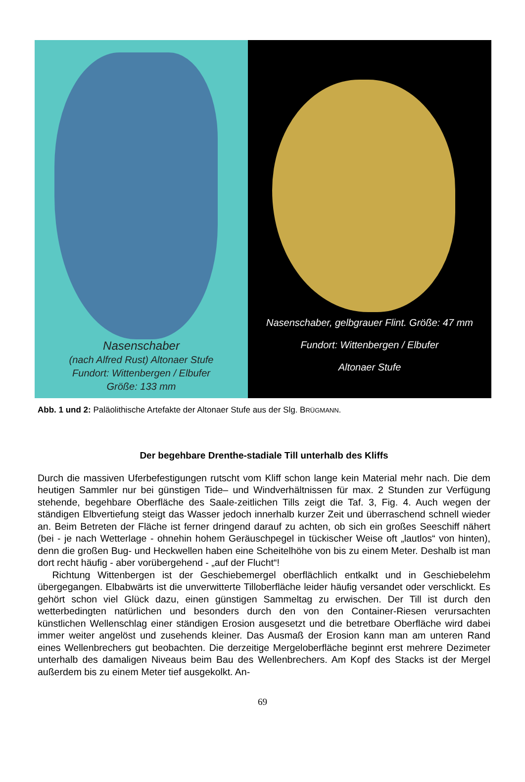Nasenschaber
(nach Alfred Rust) Altonaer Stufe
Fundort: Wittenbergen / Elbufer
Größe: 133 mm
Nasenschaber, gelbgrauer Flint. Größe: 47 mm
Fundort: Wittenbergen / Elbufer
Altonaer Stufe
Abb. 1 und 2: Paläolithische Artefakte der Altonaer Stufe aus der Slg. BRÜGMANN.
Der begehbare Drenthe-stadiale Till unterhalb des Kliffs
Durch die massiven Uferbefestigungen rutscht vom Kliff schon lange kein Material mehr nach. Die dem heutigen Sammler nur bei günstigen Tide– und Windverhältnissen für max. 2 Stunden zur Verfügung stehende, begehbare Oberfläche des Saale-zeitlichen Tills zeigt die Taf. 3, Fig. 4. Auch wegen der ständigen Elbvertiefung steigt das Wasser jedoch innerhalb kurzer Zeit und überraschend schnell wieder an. Beim Betreten der Fläche ist ferner dringend darauf zu achten, ob sich ein großes Seeschiff nähert (bei - je nach Wetterlage - ohnehin hohem Geräuschpegel in tückischer Weise oft „lautlos“ von hinten), denn die großen Bug- und Heckwellen haben eine Scheitelhöhe von bis zu einem Meter. Deshalb ist man dort recht häufig - aber vorübergehend - „auf der Flucht“!
Richtung Wittenbergen ist der Geschiebemergel oberflächlich entkalkt und in Geschiebelehm übergegangen. Elbabwärts ist die unverwitterte Tilloberfläche leider häufig versandet oder verschlickt. Es gehört schon viel Glück dazu, einen günstigen Sammeltag zu erwischen. Der Till ist durch den wetterbedingten natürlichen und besonders durch den von den Container-Riesen verursachten künstlichen Wellenschlag einer ständigen Erosion ausgesetzt und die betretbare Oberfläche wird dabei immer weiter angelöst und zusehends kleiner. Das Ausmaß der Erosion kann man am unteren Rand eines Wellenbrechers gut beobachten. Die derzeitige Mergeloberfläche beginnt erst mehrere Dezimeter unterhalb des damaligen Niveaus beim Bau des Wellenbrechers. Am Kopf des Stacks ist der Mergel außerdem bis zu einem Meter tief ausgekolkt. An-
69